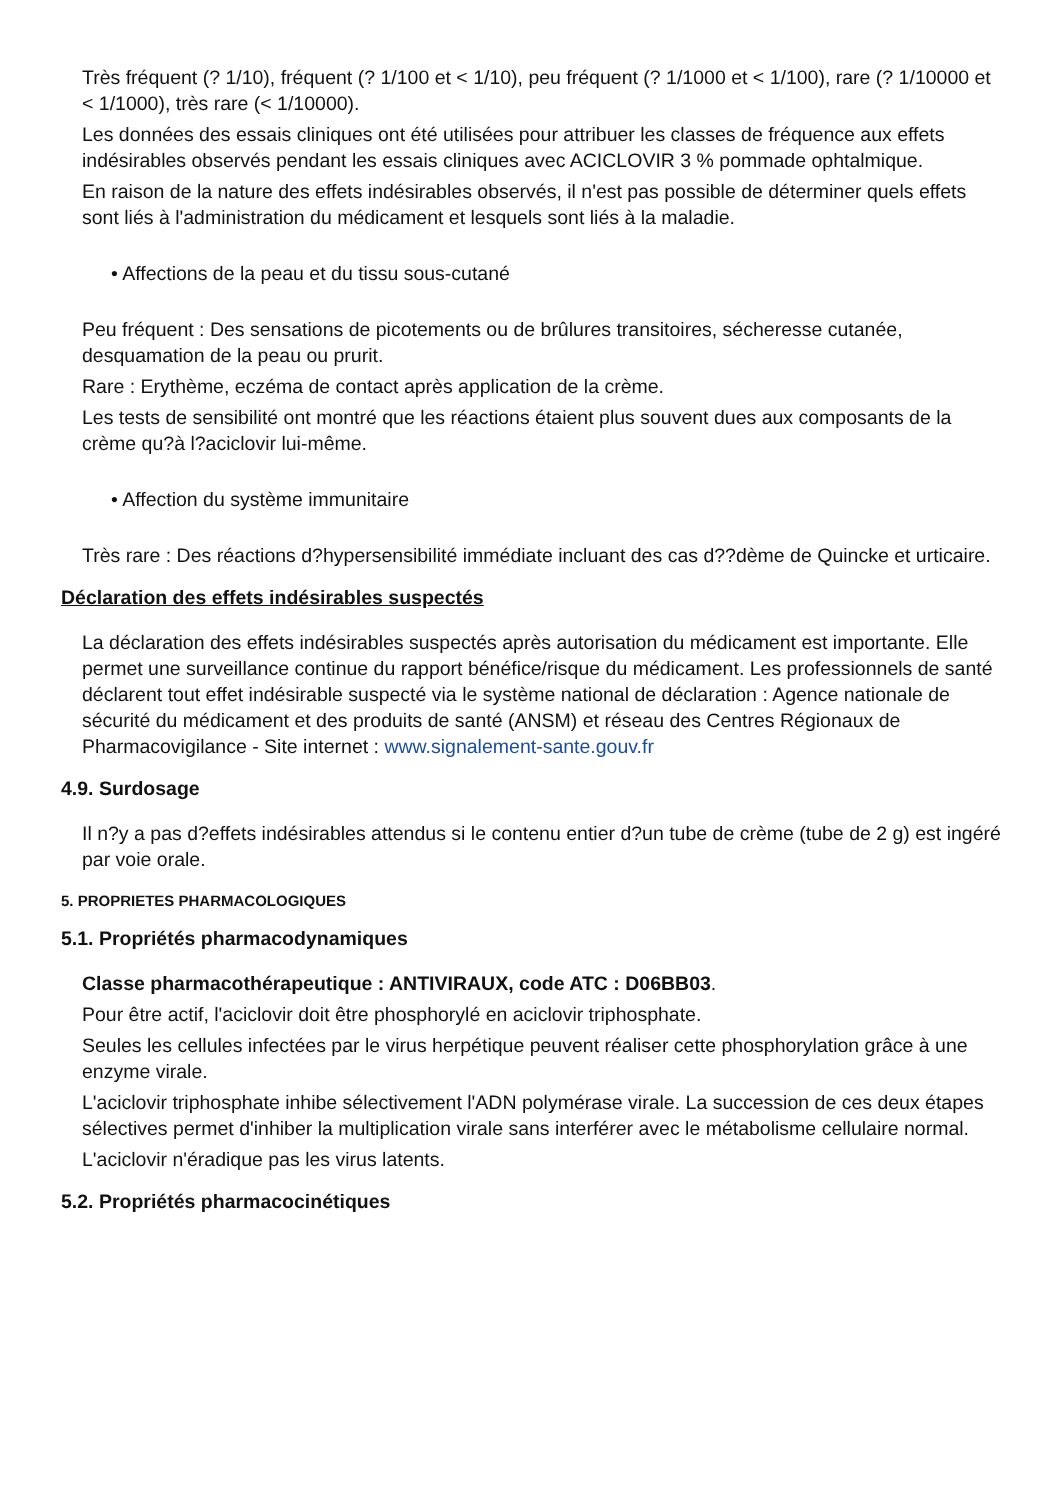Très fréquent (? 1/10), fréquent (? 1/100 et < 1/10), peu fréquent (? 1/1000 et < 1/100), rare (? 1/10000 et < 1/1000), très rare (< 1/10000).
Les données des essais cliniques ont été utilisées pour attribuer les classes de fréquence aux effets indésirables observés pendant les essais cliniques avec ACICLOVIR 3 % pommade ophtalmique.
En raison de la nature des effets indésirables observés, il n'est pas possible de déterminer quels effets sont liés à l'administration du médicament et lesquels sont liés à la maladie.
• Affections de la peau et du tissu sous-cutané
Peu fréquent : Des sensations de picotements ou de brûlures transitoires, sécheresse cutanée, desquamation de la peau ou prurit.
Rare : Erythème, eczéma de contact après application de la crème.
Les tests de sensibilité ont montré que les réactions étaient plus souvent dues aux composants de la crème qu?à l?aciclovir lui-même.
• Affection du système immunitaire
Très rare : Des réactions d?hypersensibilité immédiate incluant des cas d??dème de Quincke et urticaire.
Déclaration des effets indésirables suspectés
La déclaration des effets indésirables suspectés après autorisation du médicament est importante. Elle permet une surveillance continue du rapport bénéfice/risque du médicament. Les professionnels de santé déclarent tout effet indésirable suspecté via le système national de déclaration : Agence nationale de sécurité du médicament et des produits de santé (ANSM) et réseau des Centres Régionaux de Pharmacovigilance - Site internet : www.signalement-sante.gouv.fr
4.9. Surdosage
Il n?y a pas d?effets indésirables attendus si le contenu entier d?un tube de crème (tube de 2 g) est ingéré par voie orale.
5. PROPRIETES PHARMACOLOGIQUES
5.1. Propriétés pharmacodynamiques
Classe pharmacothérapeutique : ANTIVIRAUX, code ATC : D06BB03.
Pour être actif, l'aciclovir doit être phosphorylé en aciclovir triphosphate.
Seules les cellules infectées par le virus herpétique peuvent réaliser cette phosphorylation grâce à une enzyme virale.
L'aciclovir triphosphate inhibe sélectivement l'ADN polymérase virale. La succession de ces deux étapes sélectives permet d'inhiber la multiplication virale sans interférer avec le métabolisme cellulaire normal.
L'aciclovir n'éradique pas les virus latents.
5.2. Propriétés pharmacocinétiques